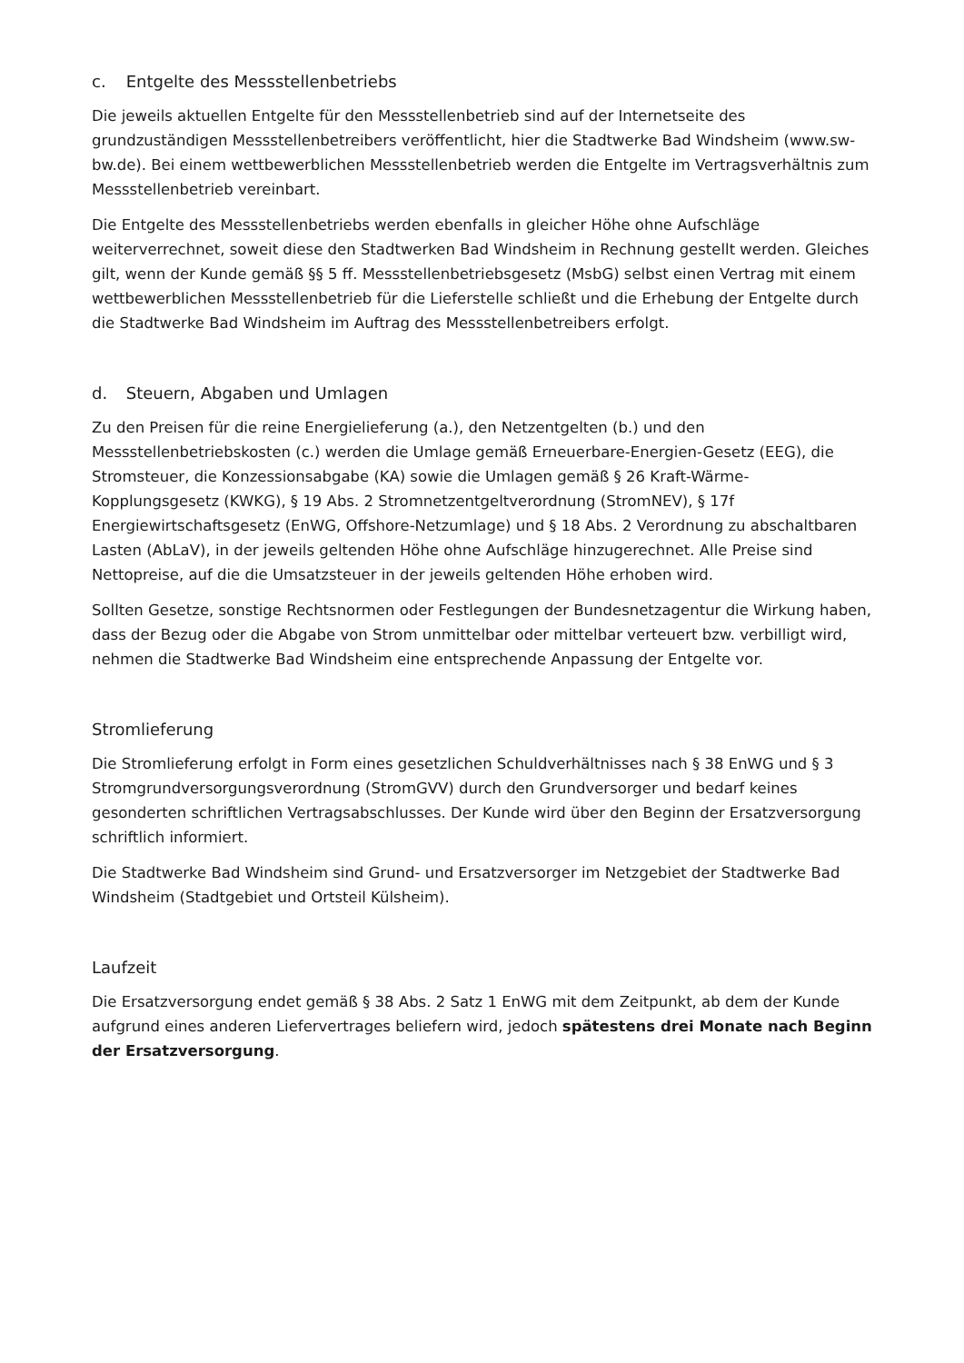c. Entgelte des Messstellenbetriebs
Die jeweils aktuellen Entgelte für den Messstellenbetrieb sind auf der Internetseite des grundzuständigen Messstellenbetreibers veröffentlicht, hier die Stadtwerke Bad Windsheim (www.sw-bw.de). Bei einem wettbewerblichen Messstellenbetrieb werden die Entgelte im Vertragsverhältnis zum Messstellenbetrieb vereinbart.
Die Entgelte des Messstellenbetriebs werden ebenfalls in gleicher Höhe ohne Aufschläge weiterverrechnet, soweit diese den Stadtwerken Bad Windsheim in Rechnung gestellt werden. Gleiches gilt, wenn der Kunde gemäß §§ 5 ff. Messstellenbetriebsgesetz (MsbG) selbst einen Vertrag mit einem wettbewerblichen Messstellenbetrieb für die Lieferstelle schließt und die Erhebung der Entgelte durch die Stadtwerke Bad Windsheim im Auftrag des Messstellenbetreibers erfolgt.
d. Steuern, Abgaben und Umlagen
Zu den Preisen für die reine Energielieferung (a.), den Netzentgelten (b.) und den Messstellenbetriebskosten (c.) werden die Umlage gemäß Erneuerbare-Energien-Gesetz (EEG), die Stromsteuer, die Konzessionsabgabe (KA) sowie die Umlagen gemäß § 26 Kraft-Wärme-Kopplungsgesetz (KWKG), § 19 Abs. 2 Stromnetzentgeltverordnung (StromNEV), § 17f Energiewirtschaftsgesetz (EnWG, Offshore-Netzumlage) und § 18 Abs. 2 Verordnung zu abschaltbaren Lasten (AbLaV), in der jeweils geltenden Höhe ohne Aufschläge hinzugerechnet. Alle Preise sind Nettopreise, auf die die Umsatzsteuer in der jeweils geltenden Höhe erhoben wird.
Sollten Gesetze, sonstige Rechtsnormen oder Festlegungen der Bundesnetzagentur die Wirkung haben, dass der Bezug oder die Abgabe von Strom unmittelbar oder mittelbar verteuert bzw. verbilligt wird, nehmen die Stadtwerke Bad Windsheim eine entsprechende Anpassung der Entgelte vor.
Stromlieferung
Die Stromlieferung erfolgt in Form eines gesetzlichen Schuldverhältnisses nach § 38 EnWG und § 3 Stromgrundversorgungsverordnung (StromGVV) durch den Grundversorger und bedarf keines gesonderten schriftlichen Vertragsabschlusses. Der Kunde wird über den Beginn der Ersatzversorgung schriftlich informiert.
Die Stadtwerke Bad Windsheim sind Grund- und Ersatzversorger im Netzgebiet der Stadtwerke Bad Windsheim (Stadtgebiet und Ortsteil Külsheim).
Laufzeit
Die Ersatzversorgung endet gemäß § 38 Abs. 2 Satz 1 EnWG mit dem Zeitpunkt, ab dem der Kunde aufgrund eines anderen Liefervertrages beliefern wird, jedoch spätestens drei Monate nach Beginn der Ersatzversorgung.